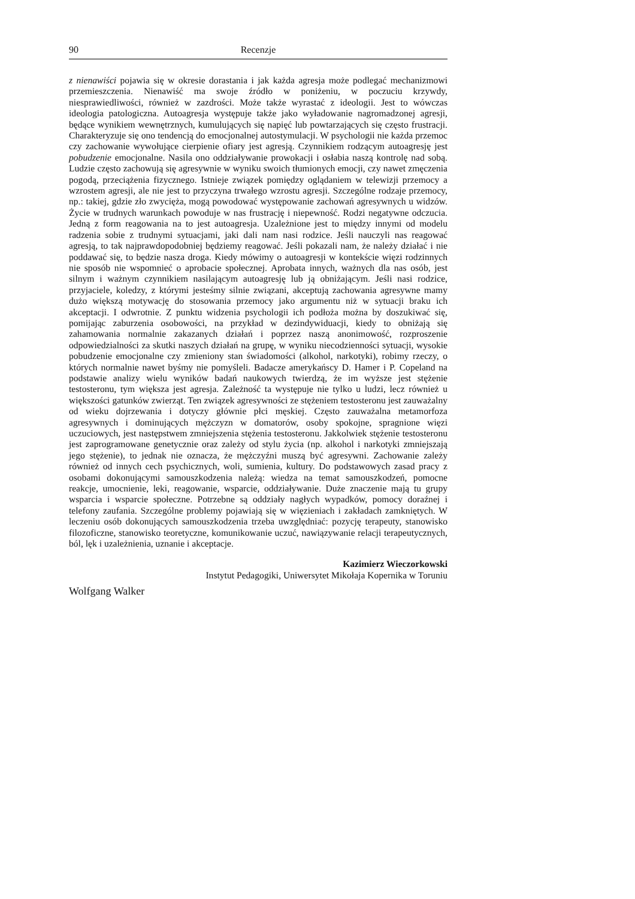90 Recenzje
z nienawiści pojawia się w okresie dorastania i jak każda agresja może podlegać mechanizmowi przemieszczenia. Nienawiść ma swoje źródło w poniżeniu, w poczuciu krzywdy, niesprawiedliwości, również w zazdrości. Może także wyrastać z ideologii. Jest to wówczas ideologia patologiczna. Autoagresja występuje także jako wyładowanie nagromadzonej agresji, będące wynikiem wewnętrznych, kumulujących się napięć lub powtarzających się często frustracji. Charakteryzuje się ono tendencją do emocjonalnej autostymulacji. W psychologii nie każda przemoc czy zachowanie wywołujące cierpienie ofiary jest agresją. Czynnikiem rodzącym autoagresję jest pobudzenie emocjonalne. Nasila ono oddziaływanie prowokacji i osłabia naszą kontrolę nad sobą. Ludzie często zachowują się agresywnie w wyniku swoich tłumionych emocji, czy nawet zmęczenia pogodą, przeciążenia fizycznego. Istnieje związek pomiędzy oglądaniem w telewizji przemocy a wzrostem agresji, ale nie jest to przyczyna trwałego wzrostu agresji. Szczególne rodzaje przemocy, np.: takiej, gdzie zło zwycięża, mogą powodować występowanie zachowań agresywnych u widzów. Życie w trudnych warunkach powoduje w nas frustrację i niepewność. Rodzi negatywne odczucia. Jedną z form reagowania na to jest autoagresja. Uzależnione jest to między innymi od modelu radzenia sobie z trudnymi sytuacjami, jaki dali nam nasi rodzice. Jeśli nauczyli nas reagować agresją, to tak najprawdopodobniej będziemy reagować. Jeśli pokazali nam, że należy działać i nie poddawać się, to będzie nasza droga. Kiedy mówimy o autoagresji w kontekście więzi rodzinnych nie sposób nie wspomnieć o aprobacie społecznej. Aprobata innych, ważnych dla nas osób, jest silnym i ważnym czynnikiem nasilającym autoagresję lub ją obniżającym. Jeśli nasi rodzice, przyjaciele, koledzy, z którymi jesteśmy silnie związani, akceptują zachowania agresywne mamy dużo większą motywację do stosowania przemocy jako argumentu niż w sytuacji braku ich akceptacji. I odwrotnie. Z punktu widzenia psychologii ich podłoża można by doszukiwać się, pomijając zaburzenia osobowości, na przykład w dezindywiduacji, kiedy to obniżają się zahamowania normalnie zakazanych działań i poprzez naszą anonimowość, rozproszenie odpowiedzialności za skutki naszych działań na grupę, w wyniku niecodzienności sytuacji, wysokie pobudzenie emocjonalne czy zmieniony stan świadomości (alkohol, narkotyki), robimy rzeczy, o których normalnie nawet byśmy nie pomyśleli. Badacze amerykańscy D. Hamer i P. Copeland na podstawie analizy wielu wyników badań naukowych twierdzą, że im wyższe jest stężenie testosteronu, tym większa jest agresja. Zależność ta występuje nie tylko u ludzi, lecz również u większości gatunków zwierząt. Ten związek agresywności ze stężeniem testosteronu jest zauważalny od wieku dojrzewania i dotyczy głównie płci męskiej. Często zauważalna metamorfoza agresywnych i dominujących mężczyzn w domatorów, osoby spokojne, spragnione więzi uczuciowych, jest następstwem zmniejszenia stężenia testosteronu. Jakkolwiek stężenie testosteronu jest zaprogramowane genetycznie oraz zależy od stylu życia (np. alkohol i narkotyki zmniejszają jego stężenie), to jednak nie oznacza, że mężczyźni muszą być agresywni. Zachowanie zależy również od innych cech psychicznych, woli, sumienia, kultury. Do podstawowych zasad pracy z osobami dokonującymi samouszkodzenia należą: wiedza na temat samouszkodzeń, pomocne reakcje, umocnienie, leki, reagowanie, wsparcie, oddziaływanie. Duże znaczenie mają tu grupy wsparcia i wsparcie społeczne. Potrzebne są oddziały nagłych wypadków, pomocy doraźnej i telefony zaufania. Szczególne problemy pojawiają się w więzieniach i zakładach zamkniętych. W leczeniu osób dokonujących samouszkodzenia trzeba uwzględniać: pozycję terapeuty, stanowisko filozoficzne, stanowisko teoretyczne, komunikowanie uczuć, nawiązywanie relacji terapeutycznych, ból, lęk i uzależnienia, uznanie i akceptacje.
Kazimierz Wieczorkowski
Instytut Pedagogiki, Uniwersytet Mikołaja Kopernika w Toruniu
Wolfgang Walker